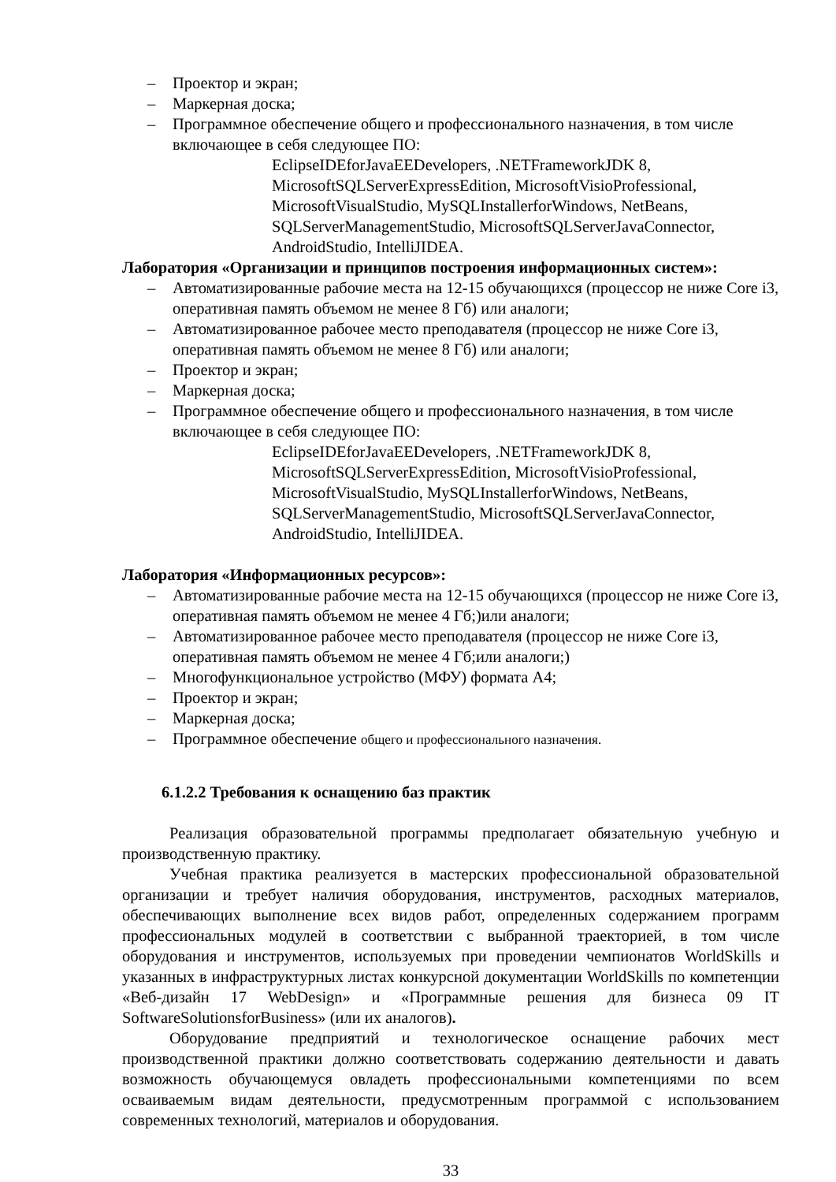– Проектор и экран;
– Маркерная доска;
– Программное обеспечение общего и профессионального назначения, в том числе включающее в себя следующее ПО:
EclipseIDEforJavaEEDevelopers, .NETFrameworkJDK 8,
MicrosoftSQLServerExpressEdition, MicrosoftVisioProfessional,
MicrosoftVisualStudio, MySQLInstallerforWindows, NetBeans,
SQLServerManagementStudio, MicrosoftSQLServerJavaConnector,
AndroidStudio, IntelliJIDEA.
Лаборатория «Организации и принципов построения информационных систем»:
– Автоматизированные рабочие места на 12-15 обучающихся (процессор не ниже Core i3, оперативная память объемом не менее 8 Гб) или аналоги;
– Автоматизированное рабочее место преподавателя (процессор не ниже Core i3, оперативная память объемом не менее 8 Гб) или аналоги;
– Проектор и экран;
– Маркерная доска;
– Программное обеспечение общего и профессионального назначения, в том числе включающее в себя следующее ПО:
EclipseIDEforJavaEEDevelopers, .NETFrameworkJDK 8,
MicrosoftSQLServerExpressEdition, MicrosoftVisioProfessional,
MicrosoftVisualStudio, MySQLInstallerforWindows, NetBeans,
SQLServerManagementStudio, MicrosoftSQLServerJavaConnector,
AndroidStudio, IntelliJIDEA.
Лаборатория «Информационных ресурсов»:
– Автоматизированные рабочие места на 12-15 обучающихся (процессор не ниже Core i3, оперативная память объемом не менее 4 Гб;)или аналоги;
– Автоматизированное рабочее место преподавателя (процессор не ниже Core i3, оперативная память объемом не менее 4 Гб;или аналоги;)
– Многофункциональное устройство (МФУ) формата А4;
– Проектор и экран;
– Маркерная доска;
– Программное обеспечение общего и профессионального назначения.
6.1.2.2 Требования к оснащению баз практик
Реализация образовательной программы предполагает обязательную учебную и производственную практику.
Учебная практика реализуется в мастерских профессиональной образовательной организации и требует наличия оборудования, инструментов, расходных материалов, обеспечивающих выполнение всех видов работ, определенных содержанием программ профессиональных модулей в соответствии с выбранной траекторией, в том числе оборудования и инструментов, используемых при проведении чемпионатов WorldSkills и указанных в инфраструктурных листах конкурсной документации WorldSkills по компетенции «Веб-дизайн 17 WebDesign» и «Программные решения для бизнеса 09 IT SoftwareSolutionsforBusiness» (или их аналогов).
Оборудование предприятий и технологическое оснащение рабочих мест производственной практики должно соответствовать содержанию деятельности и давать возможность обучающемуся овладеть профессиональными компетенциями по всем осваиваемым видам деятельности, предусмотренным программой с использованием современных технологий, материалов и оборудования.
33